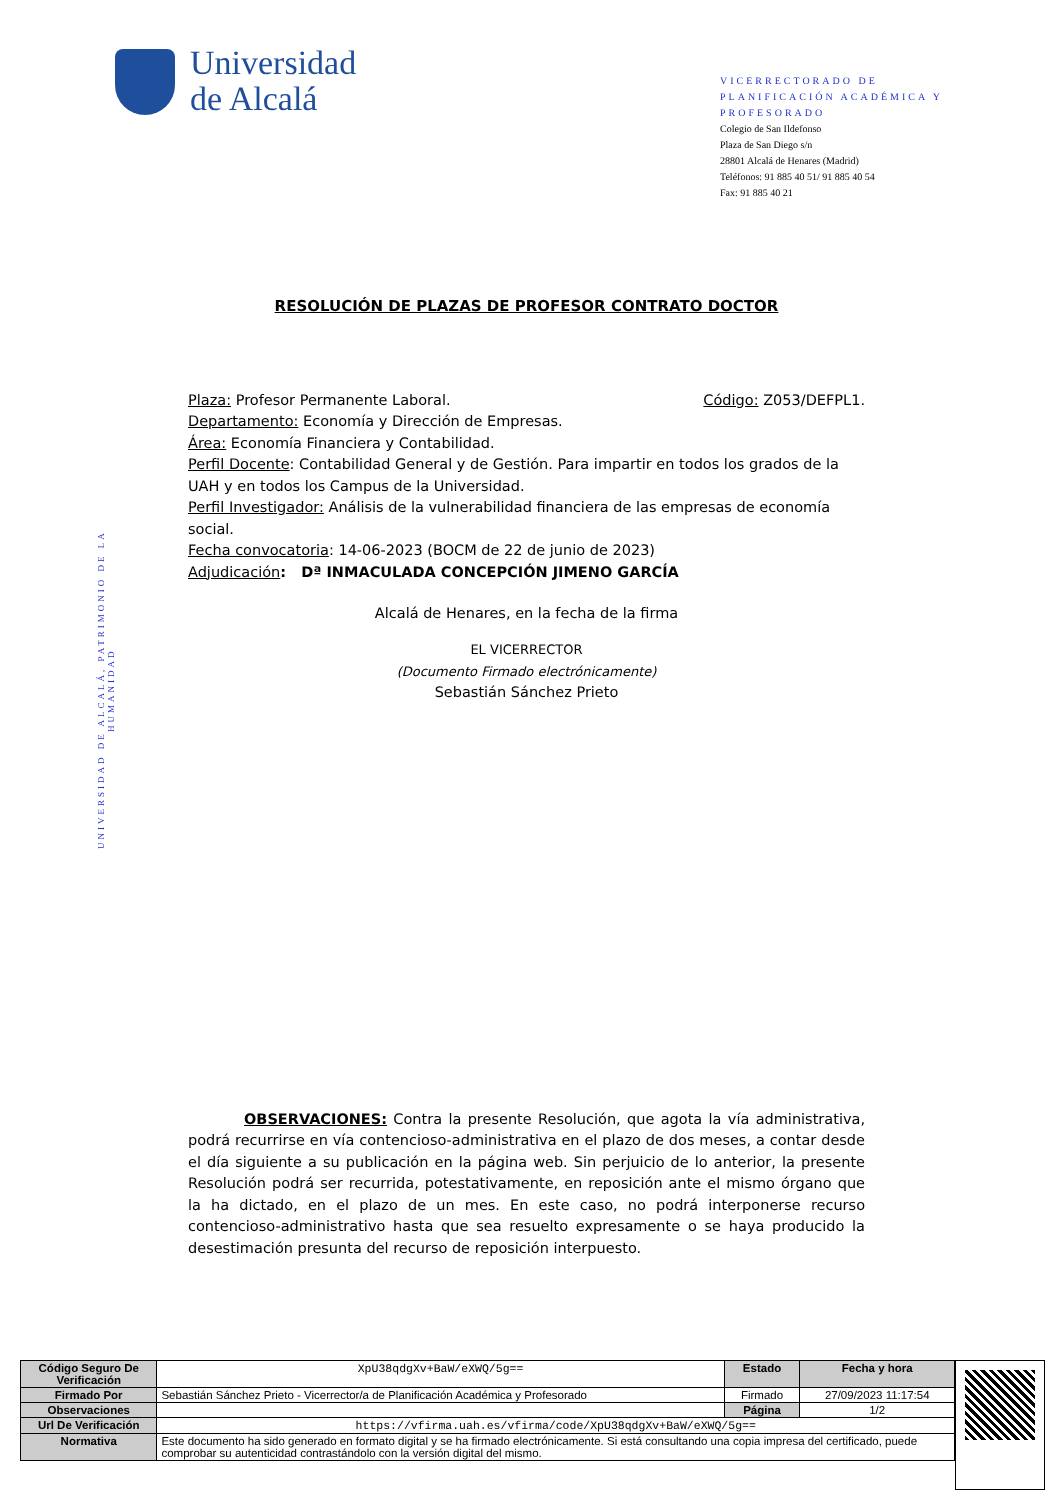Universidad
de Alcalá
VICERRECTORADO DE PLANIFICACIÓN ACADÉMICA Y PROFESORADO
Colegio de San Ildefonso
Plaza de San Diego s/n
28801 Alcalá de Henares (Madrid)
Teléfonos: 91 885 40 51/ 91 885 40 54
Fax: 91 885 40 21
UNIVERSIDAD DE ALCALÁ, PATRIMONIO DE LA HUMANIDAD
RESOLUCIÓN DE PLAZAS DE PROFESOR CONTRATO DOCTOR
Plaza: Profesor Permanente Laboral. Código: Z053/DEFPL1.
Departamento: Economía y Dirección de Empresas.
Área: Economía Financiera y Contabilidad.
Perfil Docente: Contabilidad General y de Gestión. Para impartir en todos los grados de la UAH y en todos los Campus de la Universidad.
Perfil Investigador: Análisis de la vulnerabilidad financiera de las empresas de economía social.
Fecha convocatoria: 14-06-2023 (BOCM de 22 de junio de 2023)
Adjudicación: Dª INMACULADA CONCEPCIÓN JIMENO GARCÍA
Alcalá de Henares, en la fecha de la firma
EL VICERRECTOR
(Documento Firmado electrónicamente)
Sebastián Sánchez Prieto
OBSERVACIONES: Contra la presente Resolución, que agota la vía administrativa, podrá recurrirse en vía contencioso-administrativa en el plazo de dos meses, a contar desde el día siguiente a su publicación en la página web. Sin perjuicio de lo anterior, la presente Resolución podrá ser recurrida, potestativamente, en reposición ante el mismo órgano que la ha dictado, en el plazo de un mes. En este caso, no podrá interponerse recurso contencioso-administrativo hasta que sea resuelto expresamente o se haya producido la desestimación presunta del recurso de reposición interpuesto.
| Código Seguro De Verificación | XpU38qdgXv+BaW/eXWQ/5g== | Estado | Fecha y hora |
| Firmado Por | Sebastián Sánchez Prieto - Vicerrector/a de Planificación Académica y Profesorado | Firmado | 27/09/2023 11:17:54 |
| Observaciones | | Página | 1/2 |
| Url De Verificación | https://vfirma.uah.es/vfirma/code/XpU38qdgXv+BaW/eXWQ/5g== | | |
| Normativa | Este documento ha sido generado en formato digital y se ha firmado electrónicamente. Si está consultando una copia impresa del certificado, puede comprobar su autenticidad contrastándolo con la versión digital del mismo. | | |